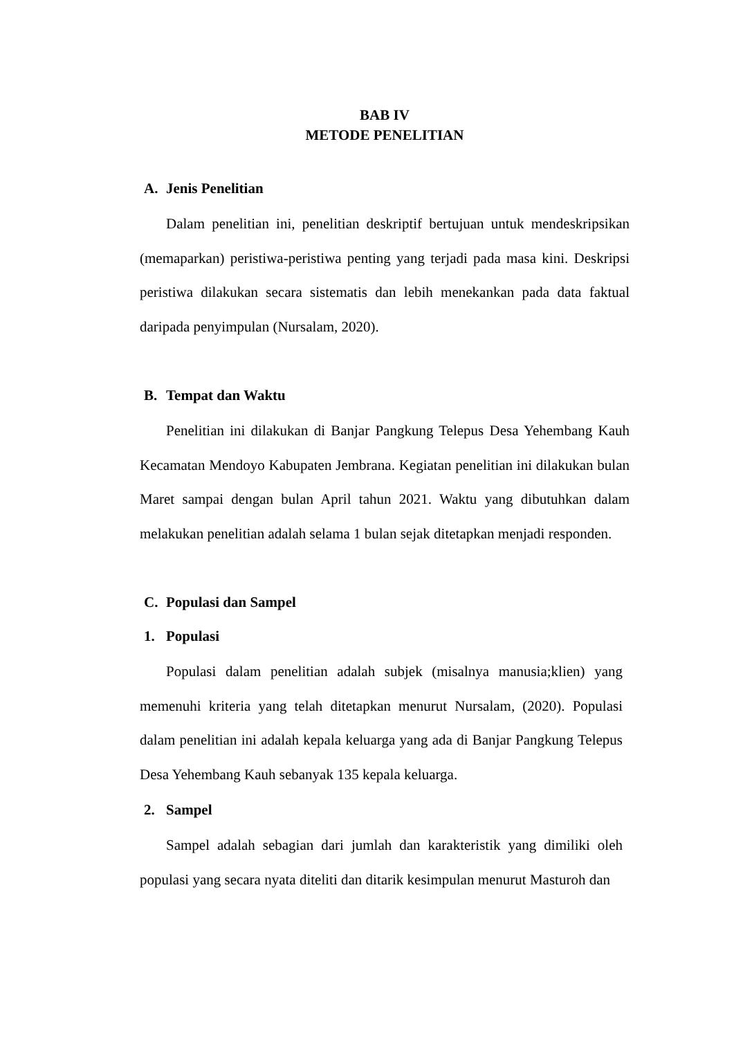BAB IV
METODE PENELITIAN
A. Jenis Penelitian
Dalam penelitian ini, penelitian deskriptif bertujuan untuk mendeskripsikan (memaparkan) peristiwa-peristiwa penting yang terjadi pada masa kini. Deskripsi peristiwa dilakukan secara sistematis dan lebih menekankan pada data faktual daripada penyimpulan (Nursalam, 2020).
B. Tempat dan Waktu
Penelitian ini dilakukan di Banjar Pangkung Telepus Desa Yehembang Kauh Kecamatan Mendoyo Kabupaten Jembrana. Kegiatan penelitian ini dilakukan bulan Maret sampai dengan bulan April tahun 2021. Waktu yang dibutuhkan dalam melakukan penelitian adalah selama 1 bulan sejak ditetapkan menjadi responden.
C. Populasi dan Sampel
1. Populasi
Populasi dalam penelitian adalah subjek (misalnya manusia;klien) yang memenuhi kriteria yang telah ditetapkan menurut Nursalam, (2020). Populasi dalam penelitian ini adalah kepala keluarga yang ada di Banjar Pangkung Telepus Desa Yehembang Kauh sebanyak 135 kepala keluarga.
2. Sampel
Sampel adalah sebagian dari jumlah dan karakteristik yang dimiliki oleh populasi yang secara nyata diteliti dan ditarik kesimpulan menurut Masturoh dan